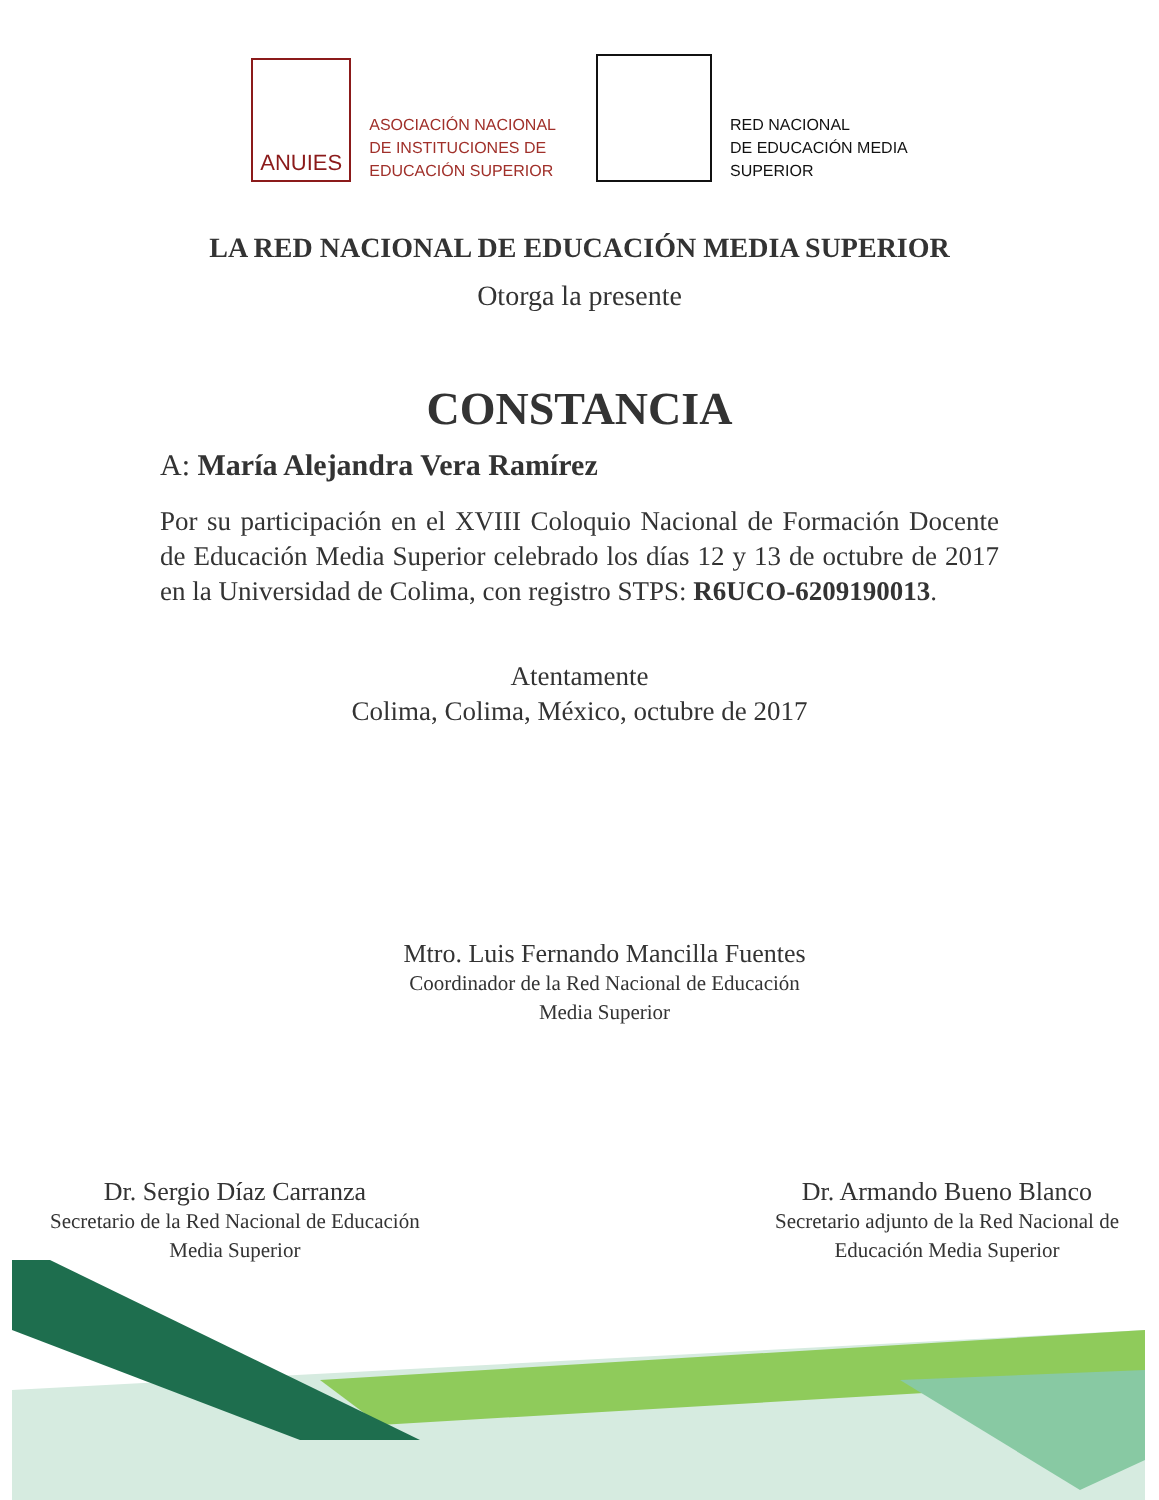ANUIES
ASOCIACIÓN NACIONAL
DE INSTITUCIONES DE
EDUCACIÓN SUPERIOR
RED NACIONAL
DE EDUCACIÓN MEDIA
SUPERIOR
LA RED NACIONAL DE EDUCACIÓN MEDIA SUPERIOR
Otorga la presente
CONSTANCIA
A: María Alejandra Vera Ramírez
Por su participación en el XVIII Coloquio Nacional de Formación Docente de Educación Media Superior celebrado los días 12 y 13 de octubre de 2017 en la Universidad de Colima, con registro STPS: R6UCO-6209190013.
Atentamente
Colima, Colima, México, octubre de 2017
Mtro. Luis Fernando Mancilla Fuentes
Coordinador de la Red Nacional de Educación
Media Superior
Dr. Sergio Díaz Carranza
Secretario de la Red Nacional de Educación
Media Superior
Dr. Armando Bueno Blanco
Secretario adjunto de la Red Nacional de
Educación Media Superior